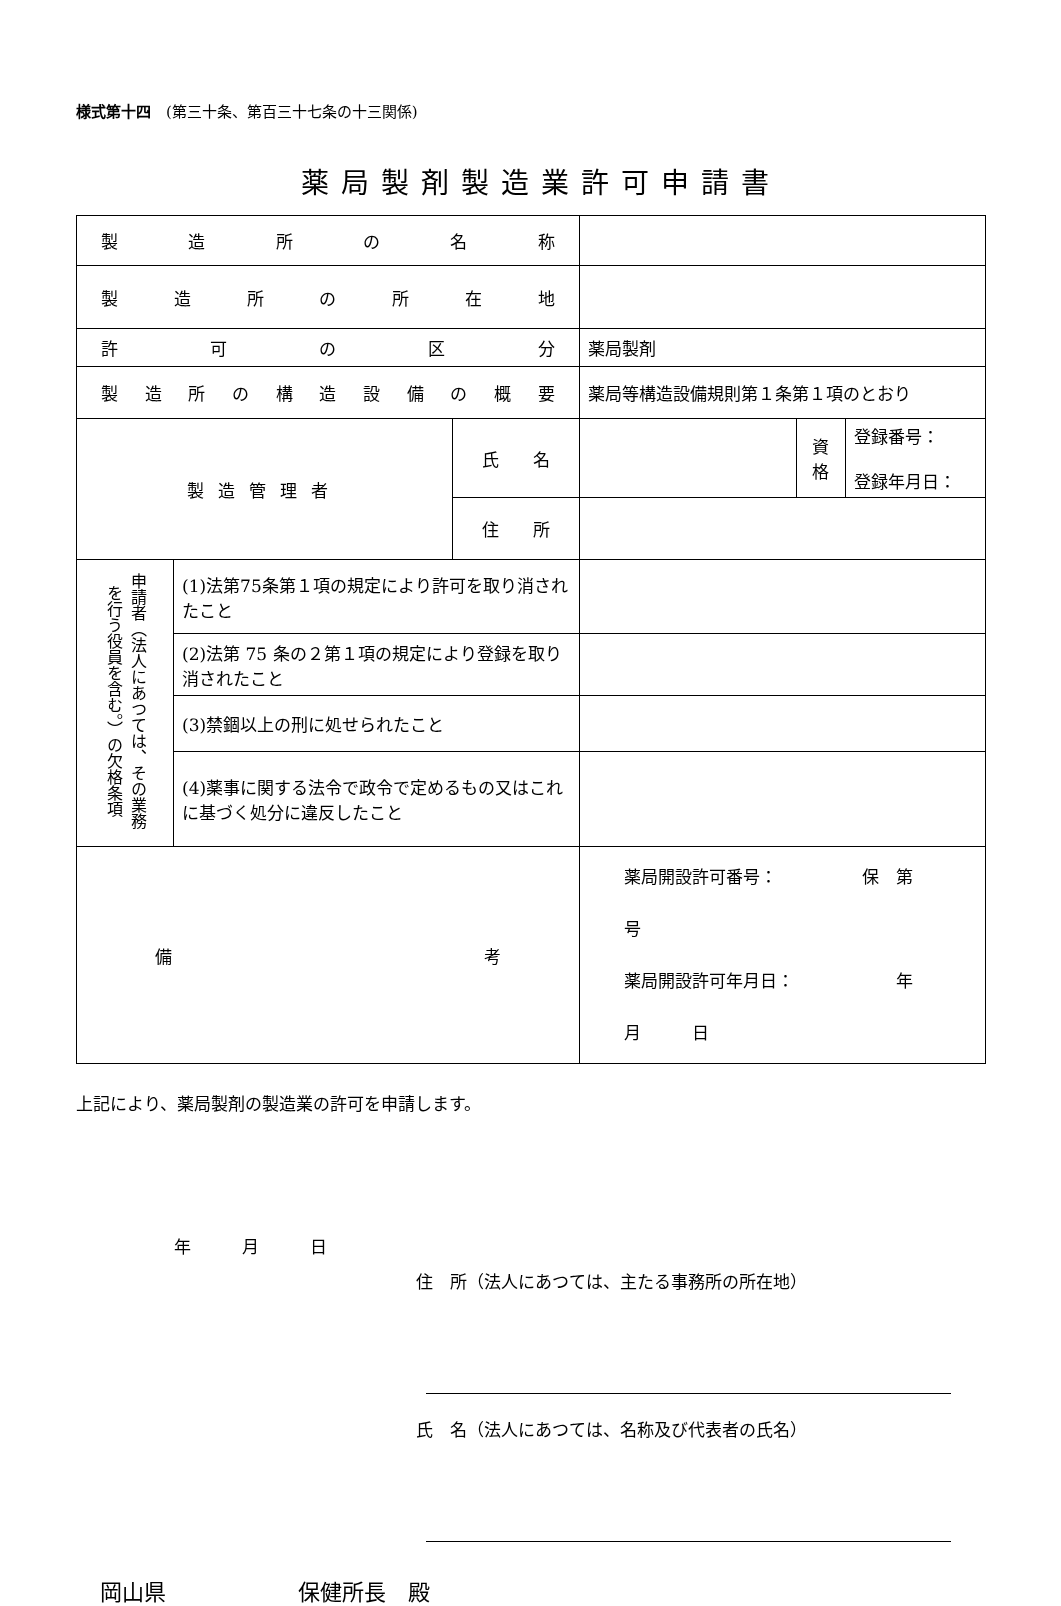様式第十四　(第三十条、第百三十七条の十三関係)
薬局製剤製造業許可申請書
| 製 造 所 の 名 称 | | | | | |
| 製 造 所 の 所 在 地 | | | | | |
| 許 可 の 区 分 | | | 薬局製剤 | | |
| 製 造 所 の 構 造 設 備 の 概 要 | | | 薬局等構造設備規則第１条第１項のとおり | | |
| 製造管理者 | | 氏 名 | | 資 格 | 登録番号： 登録年月日： |
| | | 住 所 | | | |
| 申請者（法人にあつては、その業務 を行う役員を含む。）の欠格条項 | (1)法第75条第１項の規定により許可を取り消されたこと | | | | |
| | (2)法第 75 条の２第１項の規定により登録を取り消されたこと | | | | |
| | (3)禁錮以上の刑に処せられたこと | | | | |
| | (4)薬事に関する法令で政令で定めるもの又はこれに基づく処分に違反したこと | | | | |
| 備 考 | | | 薬局開設許可番号： 保 第 号 薬局開設許可年月日： 年 月 日 | | |
上記により、薬局製剤の製造業の許可を申請します。
年　　　月　　　日
住　所（法人にあつては、主たる事務所の所在地）
氏　名（法人にあつては、名称及び代表者の氏名）
岡山県　　　　　　保健所長　殿